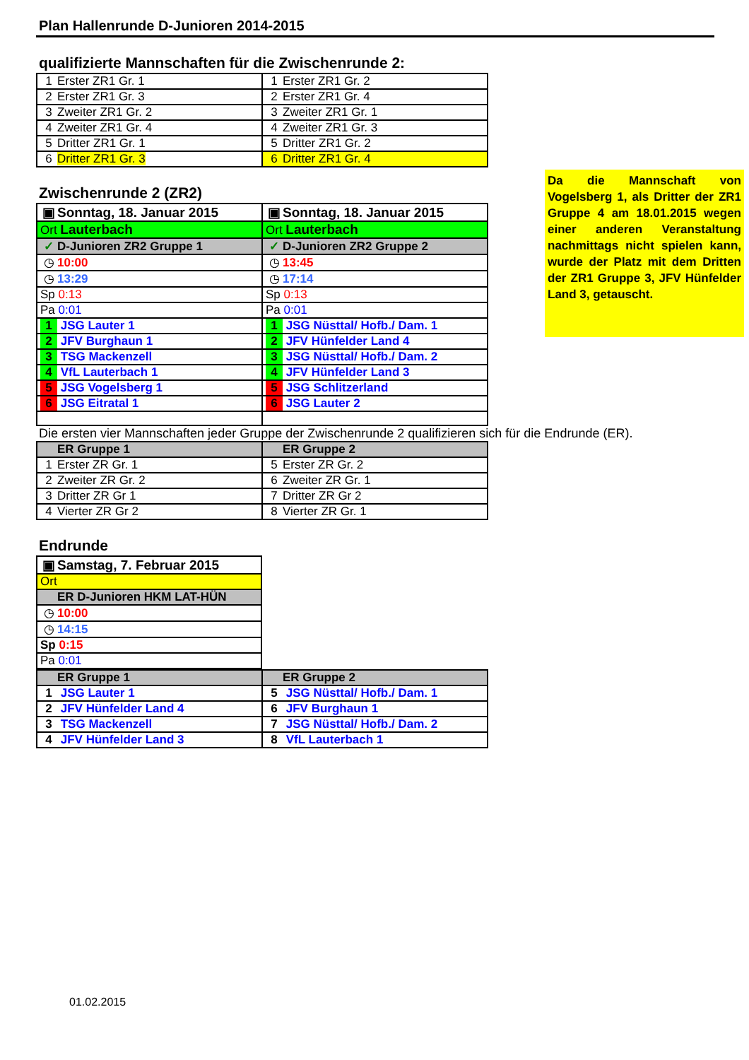Plan Hallenrunde D-Junioren 2014-2015
qualifizierte Mannschaften für die Zwischenrunde 2:
| 1 Erster ZR1 Gr. 1 | 1 Erster ZR1 Gr. 2 |
| 2 Erster ZR1 Gr. 3 | 2 Erster ZR1 Gr. 4 |
| 3 Zweiter ZR1 Gr. 2 | 3 Zweiter ZR1 Gr. 1 |
| 4 Zweiter ZR1 Gr. 4 | 4 Zweiter ZR1 Gr. 3 |
| 5 Dritter ZR1 Gr. 1 | 5 Dritter ZR1 Gr. 2 |
| 6 Dritter ZR1 Gr. 3 | 6 Dritter ZR1 Gr. 4 |
Zwischenrunde 2 (ZR2)
| ▣ Sonntag, 18. Januar 2015 | ▣ Sonntag, 18. Januar 2015 |
| Ort Lauterbach | Ort Lauterbach |
| ✓ D-Junioren ZR2 Gruppe 1 | ✓ D-Junioren ZR2 Gruppe 2 |
| ◷ 10:00 | ◷ 13:45 |
| ◷ 13:29 | ◷ 17:14 |
| Sp 0:13 | Sp 0:13 |
| Pa 0:01 | Pa 0:01 |
| 1 JSG Lauter 1 | 1 JSG Nüsttal/ Hofb./ Dam. 1 |
| 2 JFV Burghaun 1 | 2 JFV Hünfelder Land 4 |
| 3 TSG Mackenzell | 3 JSG Nüsttal/ Hofb./ Dam. 2 |
| 4 VfL Lauterbach 1 | 4 JFV Hünfelder Land 3 |
| 5 JSG Vogelsberg 1 | 5 JSG Schlitzerland |
| 6 JSG Eitratal 1 | 6 JSG Lauter 2 |
Die ersten vier Mannschaften jeder Gruppe der Zwischenrunde 2 qualifizieren sich für die Endrunde (ER).
| ER Gruppe 1 | ER Gruppe 2 |
| --- | --- |
| 1 Erster ZR Gr. 1 | 5 Erster ZR Gr. 2 |
| 2 Zweiter ZR Gr. 2 | 6 Zweiter ZR Gr. 1 |
| 3 Dritter ZR Gr 1 | 7 Dritter ZR Gr 2 |
| 4 Vierter ZR Gr 2 | 8 Vierter ZR Gr. 1 |
Endrunde
| ▣ Samstag, 7. Februar 2015 |
| Ort |
| ER D-Junioren HKM LAT-HÜN |
| ◷ 10:00 |
| ◷ 14:15 |
| Sp 0:15 |
| Pa 0:01 |
| ER Gruppe 1 | ER Gruppe 2 |
| --- | --- |
| 1 JSG Lauter 1 | 5 JSG Nüsttal/ Hofb./ Dam. 1 |
| 2 JFV Hünfelder Land 4 | 6 JFV Burghaun 1 |
| 3 TSG Mackenzell | 7 JSG Nüsttal/ Hofb./ Dam. 2 |
| 4 JFV Hünfelder Land 3 | 8 VfL Lauterbach 1 |
01.02.2015
Da die Mannschaft von Vogelsberg 1, als Dritter der ZR1 Gruppe 4 am 18.01.2015 wegen einer anderen Veranstaltung nachmittags nicht spielen kann, wurde der Platz mit dem Dritten der ZR1 Gruppe 3, JFV Hünfelder Land 3, getauscht.